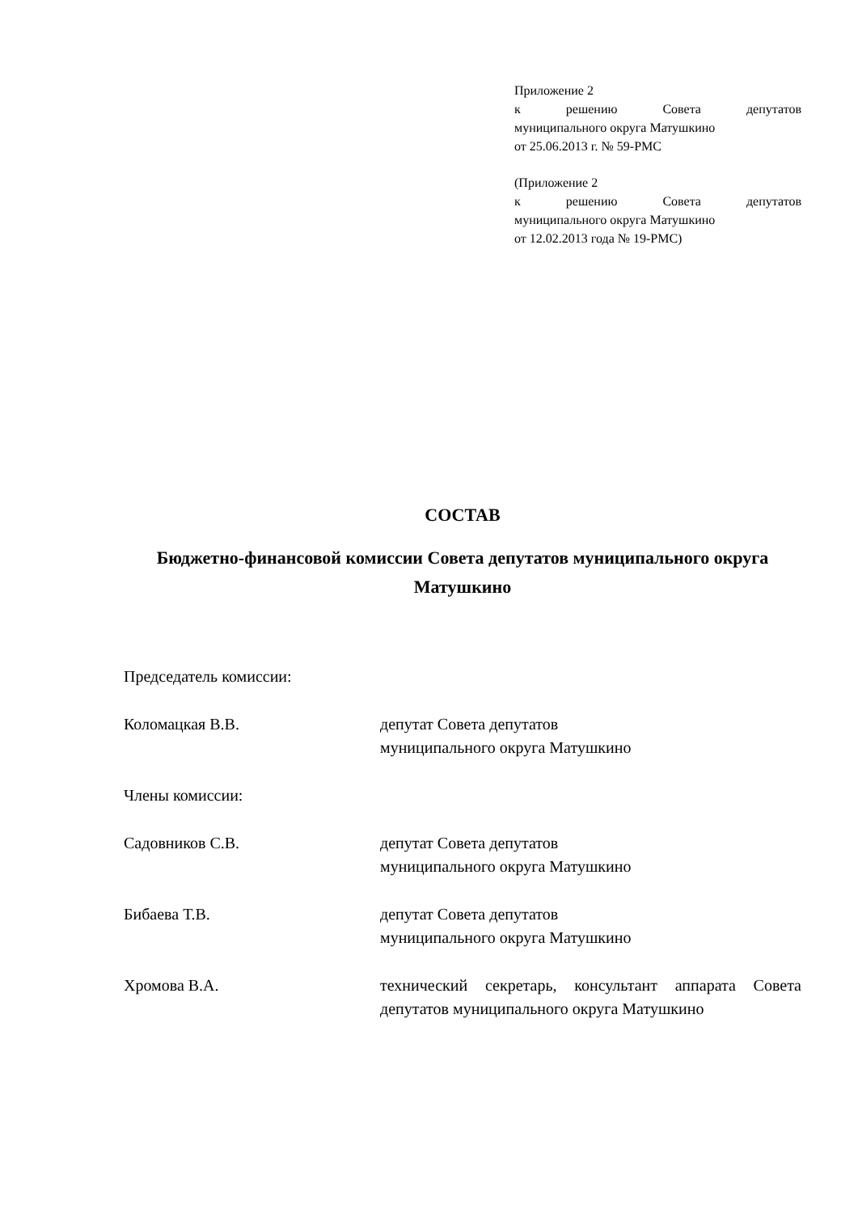Приложение 2
к решению Совета депутатов
муниципального округа Матушкино
от 25.06.2013 г. № 59-РМС
(Приложение 2
к решению Совета депутатов
муниципального округа Матушкино
от 12.02.2013 года № 19-РМС)
СОСТАВ
Бюджетно-финансовой комиссии Совета депутатов муниципального округа Матушкино
Председатель комиссии:
Коломацкая В.В. депутат Совета депутатов
муниципального округа Матушкино
Члены комиссии:
Садовников С.В. депутат Совета депутатов
муниципального округа Матушкино
Бибаева Т.В. депутат Совета депутатов
муниципального округа Матушкино
Хромова В.А. технический секретарь, консультант аппарата Совета депутатов муниципального округа Матушкино